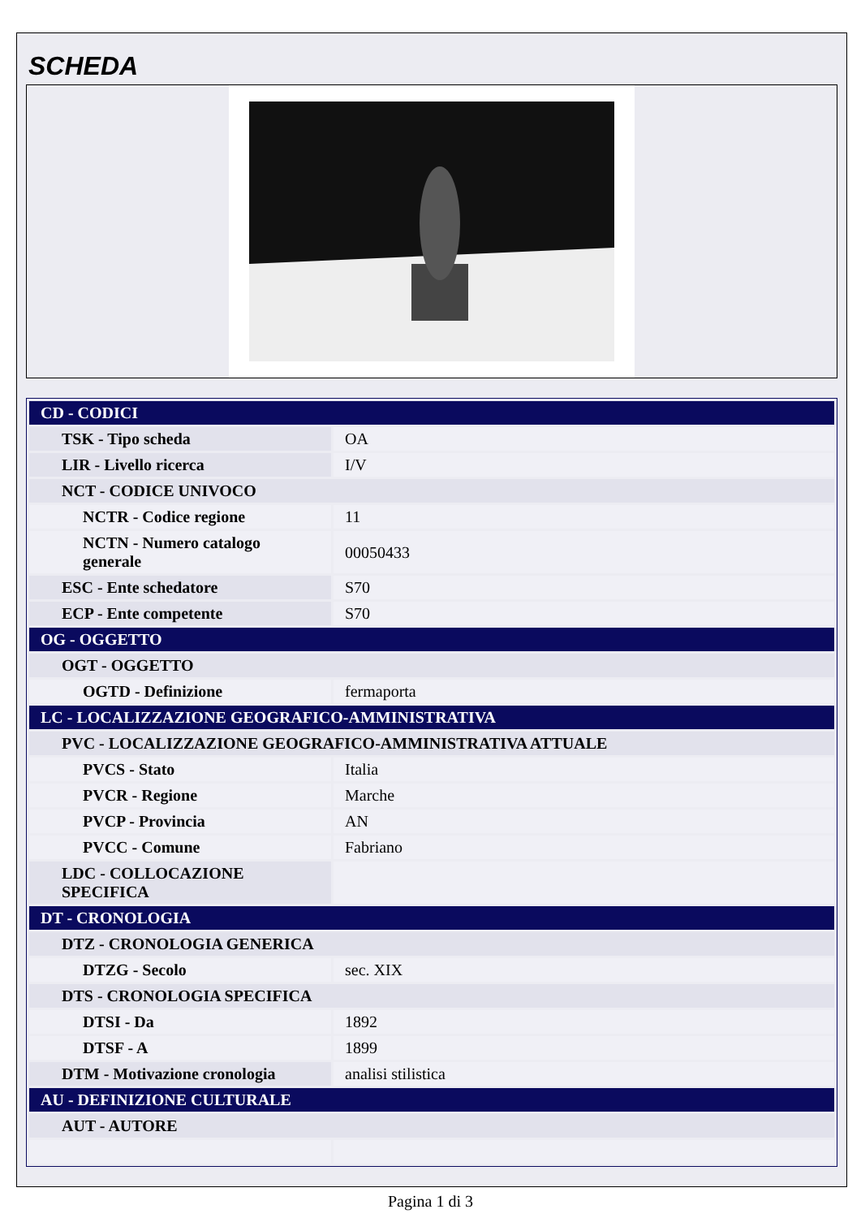SCHEDA
| CD - CODICI | |
| TSK - Tipo scheda | OA |
| LIR - Livello ricerca | I/V |
| NCT - CODICE UNIVOCO | |
| NCTR - Codice regione | 11 |
| NCTN - Numero catalogo generale | 00050433 |
| ESC - Ente schedatore | S70 |
| ECP - Ente competente | S70 |
| OG - OGGETTO | |
| OGT - OGGETTO | |
| OGTD - Definizione | fermaporta |
| LC - LOCALIZZAZIONE GEOGRAFICO-AMMINISTRATIVA | |
| PVC - LOCALIZZAZIONE GEOGRAFICO-AMMINISTRATIVA ATTUALE | |
| PVCS - Stato | Italia |
| PVCR - Regione | Marche |
| PVCP - Provincia | AN |
| PVCC - Comune | Fabriano |
| LDC - COLLOCAZIONE SPECIFICA | |
| DT - CRONOLOGIA | |
| DTZ - CRONOLOGIA GENERICA | |
| DTZG - Secolo | sec. XIX |
| DTS - CRONOLOGIA SPECIFICA | |
| DTSI - Da | 1892 |
| DTSF - A | 1899 |
| DTM - Motivazione cronologia | analisi stilistica |
| AU - DEFINIZIONE CULTURALE | |
| AUT - AUTORE | |
Pagina 1 di 3